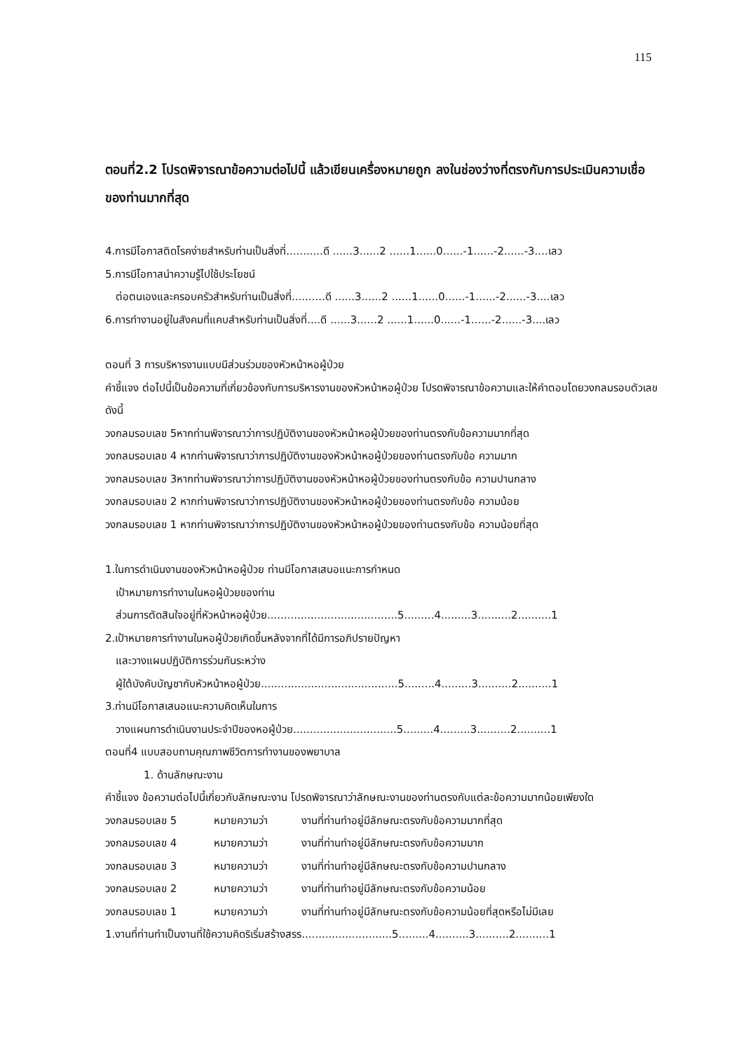115
ตอนที่2.2 โปรดพิจารณาข้อความต่อไปนี้ แล้วเขียนเครื่องหมายถูก ลงในช่องว่างที่ตรงกับการประเมินความเชื่อของท่านมากที่สุด
4.การมีโอกาสติดโรคง่ายสำหรับท่านเป็นสิ่งที่...........ดี ......3......2 ......1......0......-1......-2......-3....เลว
5.การมีโอกาสนำความรู้ไปใช้ประโยชน์
ต่อตนเองและครอบครัวสำหรับท่านเป็นสิ่งที่..........ดี ......3......2 ......1......0......-1......-2......-3....เลว
6.การทำงานอยู่ในสังคมที่แคบสำหรับท่านเป็นสิ่งที่....ดี ......3......2 ......1......0......-1......-2......-3....เลว
ตอนที่ 3 การบริหารงานแบบมีส่วนร่วมของหัวหน้าหอผู้ป่วย
คำชี้แจง ต่อไปนี้เป็นข้อความที่เกี่ยวข้องกับการบริหารงานของหัวหน้าหอผู้ป่วย โปรดพิจารณาข้อความและให้คำตอบโดยวงกลมรอบตัวเลขดังนี้
วงกลมรอบเลข 5หากท่านพิจารณาว่าการปฏิบัติงานของหัวหน้าหอผู้ป่วยของท่านตรงกับข้อความมากที่สุด
วงกลมรอบเลข 4 หากท่านพิจารณาว่าการปฏิบัติงานของหัวหน้าหอผู้ป่วยของท่านตรงกับข้อ ความมาก
วงกลมรอบเลข 3หากท่านพิจารณาว่าการปฏิบัติงานของหัวหน้าหอผู้ป่วยของท่านตรงกับข้อ ความปานกลาง
วงกลมรอบเลข 2 หากท่านพิจารณาว่าการปฏิบัติงานของหัวหน้าหอผู้ป่วยของท่านตรงกับข้อ ความน้อย
วงกลมรอบเลข 1 หากท่านพิจารณาว่าการปฏิบัติงานของหัวหน้าหอผู้ป่วยของท่านตรงกับข้อ ความน้อยที่สุด
1.ในการดำเนินงานของหัวหน้าหอผู้ป่วย ท่านมีโอกาสเสนอแนะการกำหนด
เป้าหมายการทำงานในหอผู้ป่วยของท่าน
ส่วนการตัดสินใจอยู่ที่หัวหน้าหอผู้ป่วย.......................................5.........4.........3..........2..........1
2.เป้าหมายการทำงานในหอผู้ป่วยเกิดขึ้นหลังจากที่ได้มีการอภิปรายปัญหา
และวางแผนปฏิบัติการร่วมกันระหว่าง
ผู้ใต้บังคับบัญชากับหัวหน้าหอผู้ป่วย.........................................5.........4.........3..........2..........1
3.ท่านมีโอกาสเสนอแนะความคิดเห็นในการ
วางแผนการดำเนินงานประจำปีของหอผู้ป่วย...............................5.........4.........3..........2..........1
ตอนที่4 แบบสอบถามคุณภาพชีวิตการทำงานของพยาบาล
1. ด้านลักษณะงาน
คำชี้แจง ข้อความต่อไปนี้เกี่ยวกับลักษณะงาน โปรดพิจารณาว่าลักษณะงานของท่านตรงกับแต่ละข้อความมากน้อยเพียงใด
วงกลมรอบเลข 5 หมายความว่า งานที่ท่านทำอยู่มีลักษณะตรงกับข้อความมากที่สุด
วงกลมรอบเลข 4 หมายความว่า งานที่ท่านทำอยู่มีลักษณะตรงกับข้อความมาก
วงกลมรอบเลข 3 หมายความว่า งานที่ท่านทำอยู่มีลักษณะตรงกับข้อความปานกลาง
วงกลมรอบเลข 2 หมายความว่า งานที่ท่านทำอยู่มีลักษณะตรงกับข้อความน้อย
วงกลมรอบเลข 1 หมายความว่า งานที่ท่านทำอยู่มีลักษณะตรงกับข้อความน้อยที่สุดหรือไม่มีเลย
1.งานที่ท่านทำเป็นงานที่ใช้ความคิดริเริ่มสร้างสรร...........................5.........4..........3..........2..........1